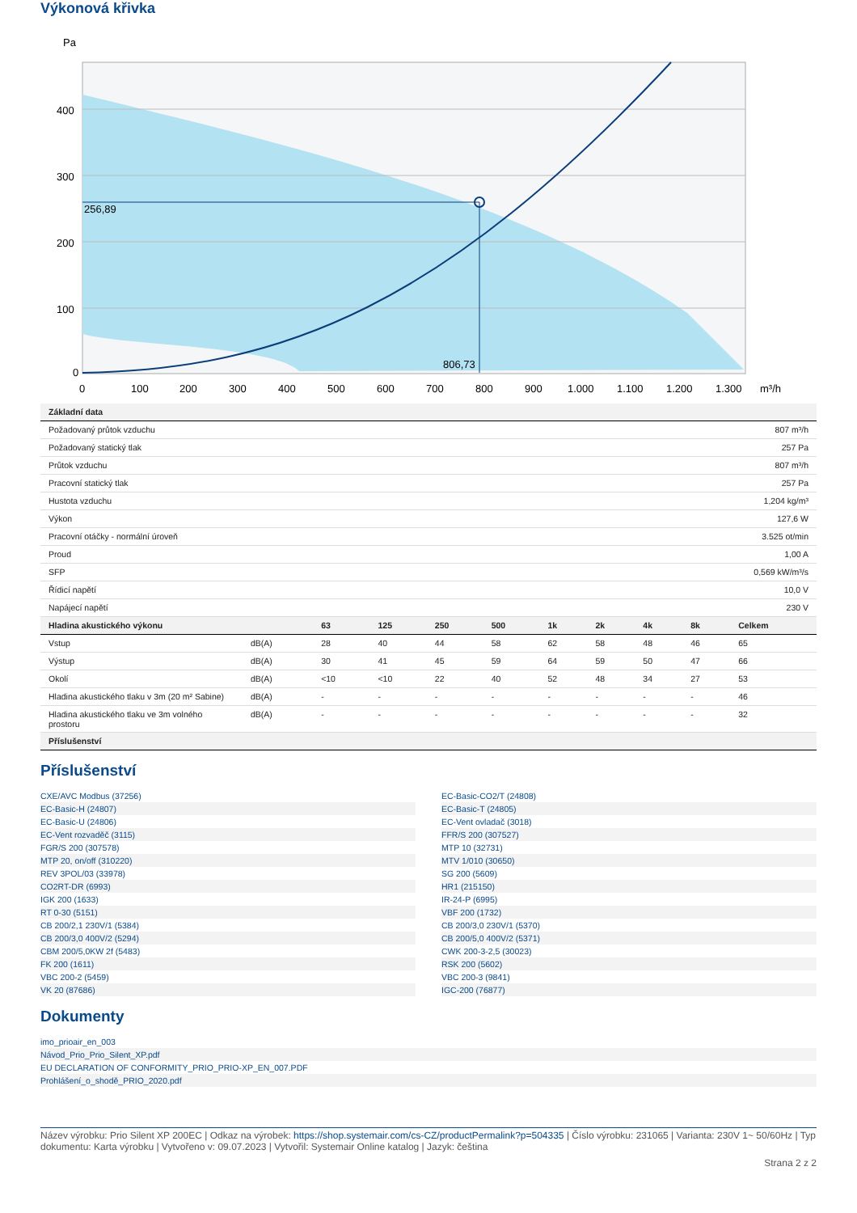Výkonová křivka
Pa
256,89
806,73
400
300
200
100
0
0
100
200
300
400
500
600
700
800
900
1.000
1.100
1.200
1.300
m³/h
| Základní data | |
| --- | --- |
| Požadovaný průtok vzduchu | 807 m³/h |
| Požadovaný statický tlak | 257 Pa |
| Průtok vzduchu | 807 m³/h |
| Pracovní statický tlak | 257 Pa |
| Hustota vzduchu | 1,204 kg/m³ |
| Výkon | 127,6 W |
| Pracovní otáčky - normální úroveň | 3.525 ot/min |
| Proud | 1,00 A |
| SFP | 0,569 kW/m³/s |
| Řídicí napětí | 10,0 V |
| Napájecí napětí | 230 V |
| Hladina akustického výkonu | | 63 | 125 | 250 | 500 | 1k | 2k | 4k | 8k | Celkem |
| --- | --- | --- | --- | --- | --- | --- | --- | --- | --- | --- |
| Vstup | dB(A) | 28 | 40 | 44 | 58 | 62 | 58 | 48 | 46 | 65 |
| Výstup | dB(A) | 30 | 41 | 45 | 59 | 64 | 59 | 50 | 47 | 66 |
| Okolí | dB(A) | <10 | <10 | 22 | 40 | 52 | 48 | 34 | 27 | 53 |
| Hladina akustického tlaku v 3m (20 m² Sabine) | dB(A) | - | - | - | - | - | - | - | - | 46 |
| Hladina akustického tlaku ve 3m volného prostoru | dB(A) | - | - | - | - | - | - | - | - | 32 |
| Příslušenství | | | | | | | | | | |
Příslušenství
CXE/AVC Modbus (37256)
EC-Basic-H (24807)
EC-Basic-U (24806)
EC-Vent rozvaděč (3115)
FGR/S 200 (307578)
MTP 20, on/off (310220)
REV 3POL/03 (33978)
CO2RT-DR (6993)
IGK 200 (1633)
RT 0-30 (5151)
CB 200/2,1 230V/1 (5384)
CB 200/3,0 400V/2 (5294)
CBM 200/5,0KW 2f (5483)
FK 200 (1611)
VBC 200-2 (5459)
VK 20 (87686)
EC-Basic-CO2/T (24808)
EC-Basic-T (24805)
EC-Vent ovladač (3018)
FFR/S 200 (307527)
MTP 10 (32731)
MTV 1/010 (30650)
SG 200 (5609)
HR1 (215150)
IR-24-P (6995)
VBF 200 (1732)
CB 200/3,0 230V/1 (5370)
CB 200/5,0 400V/2 (5371)
CWK 200-3-2,5 (30023)
RSK 200 (5602)
VBC 200-3 (9841)
IGC-200 (76877)
Dokumenty
imo_prioair_en_003
Návod_Prio_Prio_Silent_XP.pdf
EU DECLARATION OF CONFORMITY_PRIO_PRIO-XP_EN_007.PDF
Prohlášení_o_shodě_PRIO_2020.pdf
Název výrobku: Prio Silent XP 200EC | Odkaz na výrobek: https://shop.systemair.com/cs-CZ/productPermalink?p=504335 | Číslo výrobku: 231065 | Varianta: 230V 1~ 50/60Hz | Typ dokumentu: Karta výrobku | Vytvořeno v: 09.07.2023 | Vytvořil: Systemair Online katalog | Jazyk: čeština
Strana 2 z 2